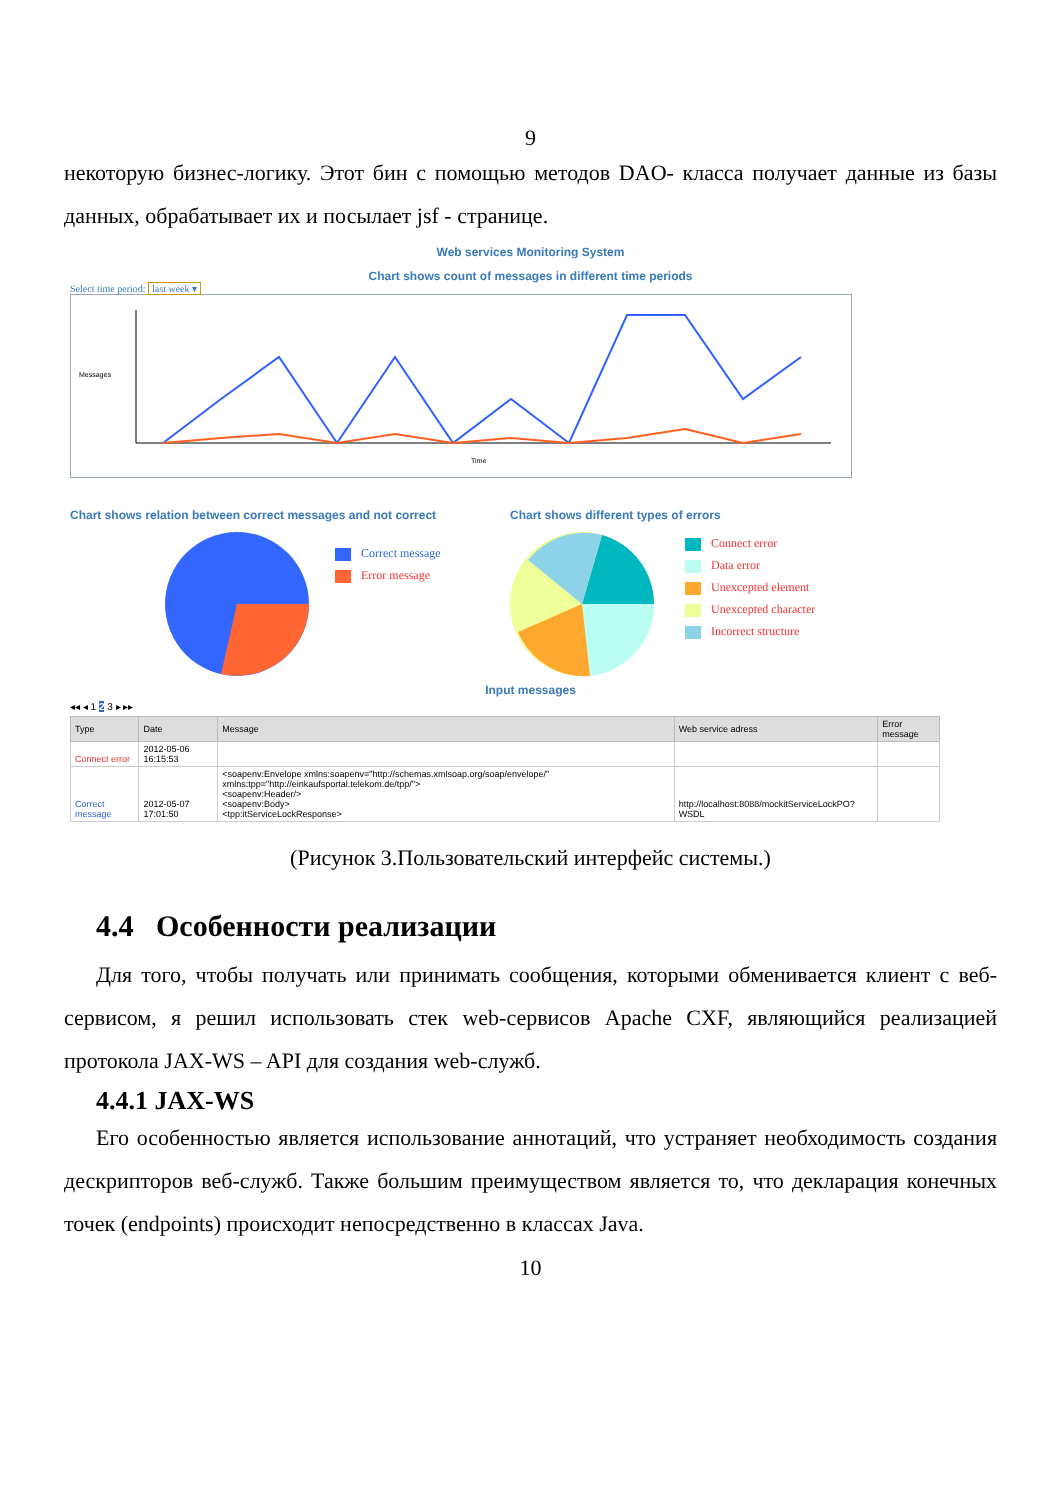9
некоторую бизнес-логику. Этот бин с помощью методов DAO- класса получает данные из базы данных, обрабатывает их и посылает jsf - странице.
Web services Monitoring System
Chart shows count of messages in different time periods
Select time period: last week ▾
Messages
Time
Chart shows relation between correct messages and not correct
Correct message
Error message
Chart shows different types of errors
Connect error
Data error
Unexcepted element
Unexcepted character
Incorrect structure
Input messages
◂◂ ◂ 1 2 3 ▸ ▸▸
| Type | Date | Message | Web service adress | Error message |
| --- | --- | --- | --- | --- |
| Connect error | 2012-05-06 16:15:53 | | | |
| Correct message | 2012-05-07 17:01:50 | <soapenv:Envelope xmlns:soapenv="http://schemas.xmlsoap.org/soap/envelope/" xmlns:tpp="http://einkaufsportal.telekom.de/tpp/"> <soapenv:Header/> <soapenv:Body> <tpp:itServiceLockResponse> | http://localhost:8088/mockitServiceLockPO?WSDL | |
(Рисунок 3.Пользовательский интерфейс системы.)
4.4 Особенности реализации
Для того, чтобы получать или принимать сообщения, которыми обменивается клиент с веб-сервисом, я решил использовать стек web-сервисов Apache CXF, являющийся реализацией протокола JAX-WS – API для создания web-служб.
4.4.1 JAX-WS
Его особенностью является использование аннотаций, что устраняет необходимость создания дескрипторов веб-служб. Также большим преимуществом является то, что декларация конечных точек (endpoints) происходит непосредственно в классах Java.
10